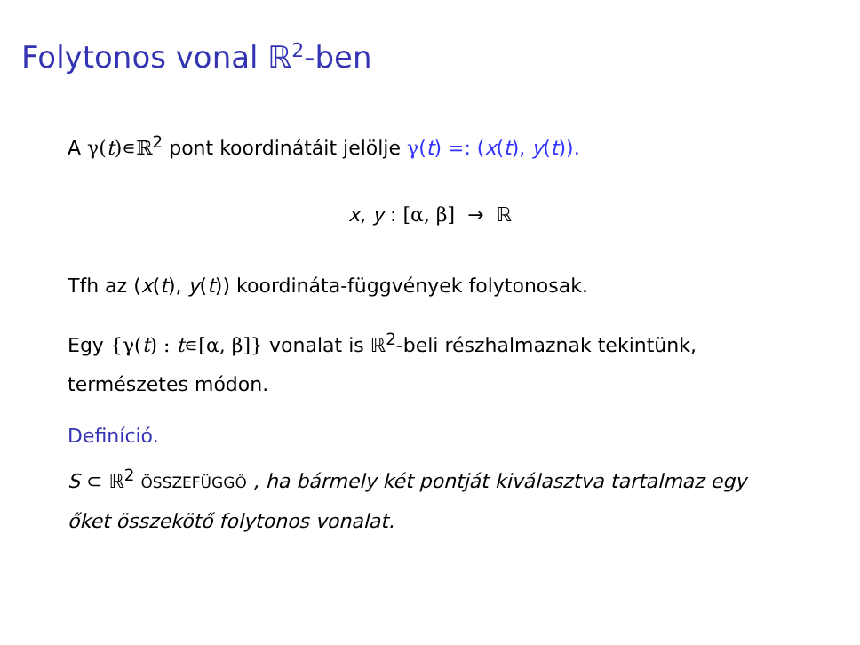Folytonos vonal ℝ<sup>2</sup>-ben
A γ(t)∊ℝ<sup>2</sup> pont koordinátáit jelölje γ(t) =: (x(t), y(t)).
x, y : [α, β] → ℝ
Tfh az (x(t), y(t)) koordináta-függvények folytonosak.
Egy {γ(t) : t∊[α, β]} vonalat is ℝ<sup>2</sup>-beli részhalmaznak tekintünk, természetes módon.
Definíció.
S ⊂ ℝ<sup>2</sup> ÖSSZEFÜGGŐ , ha bármely két pontját kiválasztva tartalmaz egy őket összekötő folytonos vonalat.